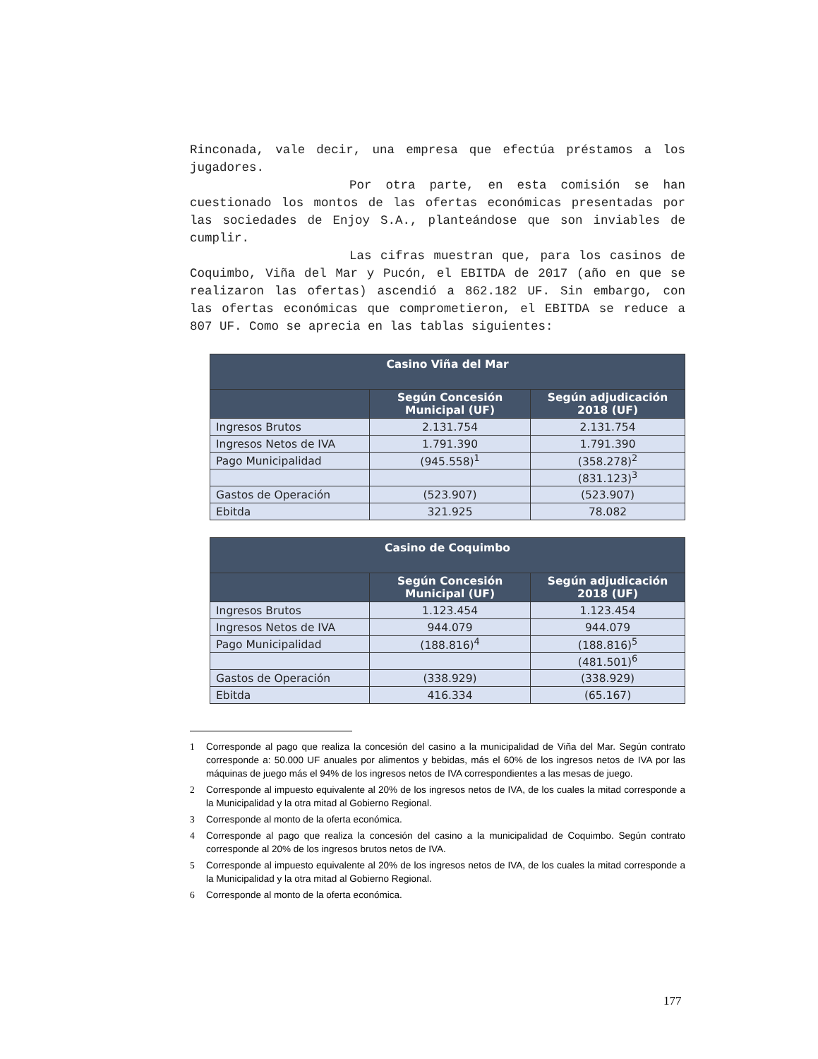Rinconada, vale decir, una empresa que efectúa préstamos a los jugadores.
Por otra parte, en esta comisión se han cuestionado los montos de las ofertas económicas presentadas por las sociedades de Enjoy S.A., planteándose que son inviables de cumplir.
Las cifras muestran que, para los casinos de Coquimbo, Viña del Mar y Pucón, el EBITDA de 2017 (año en que se realizaron las ofertas) ascendió a 862.182 UF. Sin embargo, con las ofertas económicas que comprometieron, el EBITDA se reduce a 807 UF. Como se aprecia en las tablas siguientes:
| Casino Viña del Mar | | |
| --- | --- | --- |
| | Según Concesión Municipal (UF) | Según adjudicación 2018 (UF) |
| Ingresos Brutos | 2.131.754 | 2.131.754 |
| Ingresos Netos de IVA | 1.791.390 | 1.791.390 |
| Pago Municipalidad | (945.558)<sup>1</sup> | (358.278)<sup>2</sup> |
| | | (831.123)<sup>3</sup> |
| Gastos de Operación | (523.907) | (523.907) |
| Ebitda | 321.925 | 78.082 |
| Casino de Coquimbo | | |
| --- | --- | --- |
| | Según Concesión Municipal (UF) | Según adjudicación 2018 (UF) |
| Ingresos Brutos | 1.123.454 | 1.123.454 |
| Ingresos Netos de IVA | 944.079 | 944.079 |
| Pago Municipalidad | (188.816)<sup>4</sup> | (188.816)<sup>5</sup> |
| | | (481.501)<sup>6</sup> |
| Gastos de Operación | (338.929) | (338.929) |
| Ebitda | 416.334 | (65.167) |
1 Corresponde al pago que realiza la concesión del casino a la municipalidad de Viña del Mar. Según contrato corresponde a: 50.000 UF anuales por alimentos y bebidas, más el 60% de los ingresos netos de IVA por las máquinas de juego más el 94% de los ingresos netos de IVA correspondientes a las mesas de juego.
2 Corresponde al impuesto equivalente al 20% de los ingresos netos de IVA, de los cuales la mitad corresponde a la Municipalidad y la otra mitad al Gobierno Regional.
3 Corresponde al monto de la oferta económica.
4 Corresponde al pago que realiza la concesión del casino a la municipalidad de Coquimbo. Según contrato corresponde al 20% de los ingresos brutos netos de IVA.
5 Corresponde al impuesto equivalente al 20% de los ingresos netos de IVA, de los cuales la mitad corresponde a la Municipalidad y la otra mitad al Gobierno Regional.
6 Corresponde al monto de la oferta económica.
177